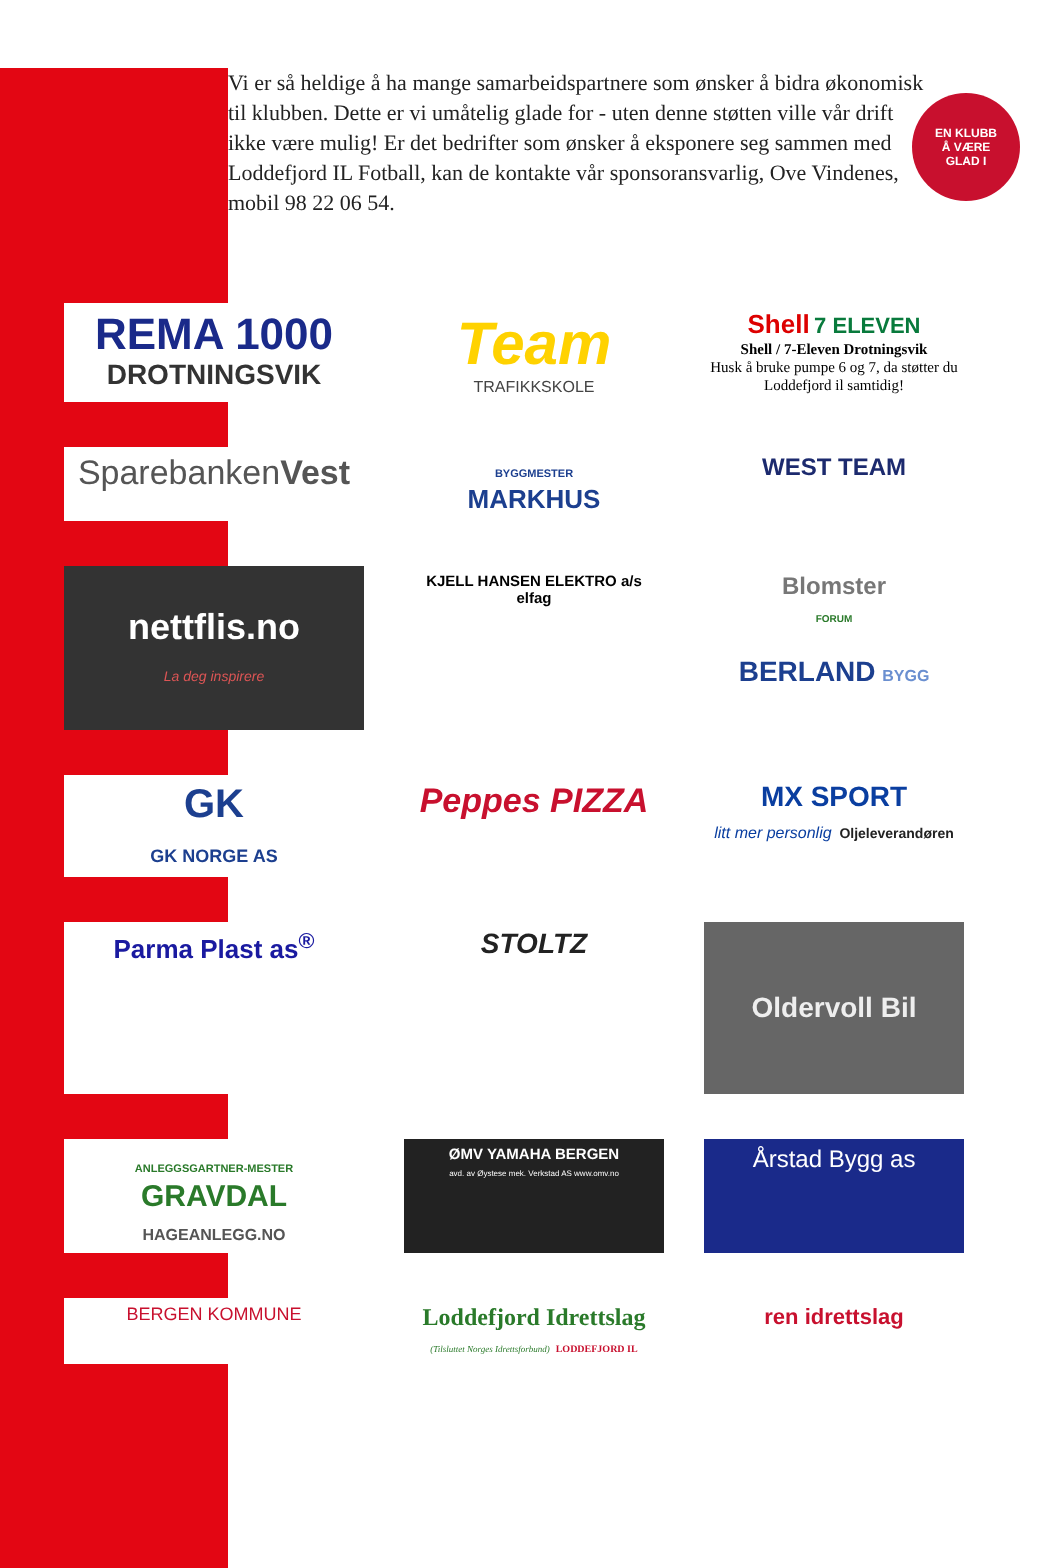EN KLUBB
Å VÆRE
GLAD I
Vi er så heldige å ha mange samarbeidspartnere som ønsker å bidra økonomisk til klubben. Dette er vi umåtelig glade for - uten denne støtten ville vår drift ikke være mulig! Er det bedrifter som ønsker å eksponere seg sammen med Loddefjord IL Fotball, kan de kontakte vår sponsoransvarlig, Ove Vindenes, mobil 98 22 06 54.
REMA 1000
DROTNINGSVIK
Team
TRAFIKKSKOLE
Shell 7 ELEVEN
Shell / 7-Eleven Drotningsvik
Husk å bruke pumpe 6 og 7, da støtter du Loddefjord il samtidig!
SparebankenVest
BYGGMESTER
MARKHUS
WEST TEAM
nettflis.no
La deg inspirere
KJELL HANSEN ELEKTRO a/s
elfag
Blomster
FORUM
BERLAND BYGG
GK
GK NORGE AS
Peppes PIZZA
MX SPORT
litt mer personlig Oljeleverandøren
Parma Plast as<sup>®</sup>
STOLTZ
Oldervoll Bil
ANLEGGSGARTNER-MESTER
GRAVDAL
HAGEANLEGG.NO
ØMV YAMAHA BERGEN
avd. av Øystese mek. Verkstad AS www.omv.no
Årstad Bygg as
BERGEN KOMMUNE
Loddefjord Idrettslag
(Tilsluttet Norges Idrettsforbund) LODDEFJORD IL
ren idrettslag